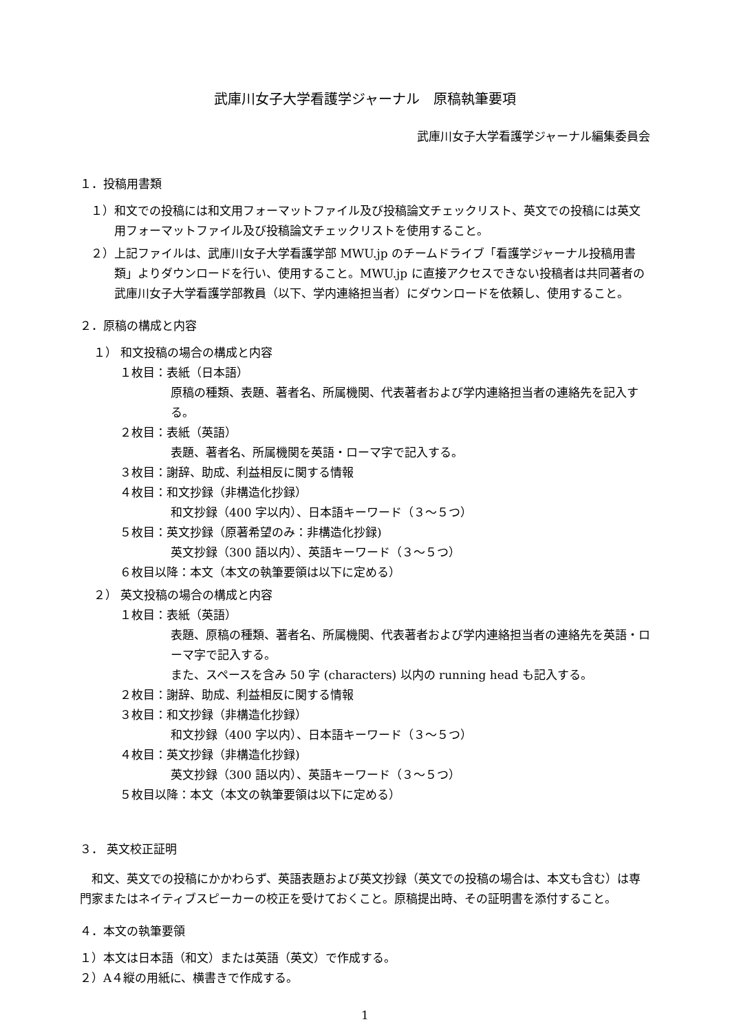武庫川女子大学看護学ジャーナル　原稿執筆要項
武庫川女子大学看護学ジャーナル編集委員会
１．投稿用書類
１）和文での投稿には和文用フォーマットファイル及び投稿論文チェックリスト、英文での投稿には英文用フォーマットファイル及び投稿論文チェックリストを使用すること。
２）上記ファイルは、武庫川女子大学看護学部 MWU.jp のチームドライブ「看護学ジャーナル投稿用書類」よりダウンロードを行い、使用すること。MWU.jp に直接アクセスできない投稿者は共同著者の武庫川女子大学看護学部教員（以下、学内連絡担当者）にダウンロードを依頼し、使用すること。
２．原稿の構成と内容
１） 和文投稿の場合の構成と内容
１枚目：表紙（日本語）
原稿の種類、表題、著者名、所属機関、代表著者および学内連絡担当者の連絡先を記入する。
２枚目：表紙（英語）
表題、著者名、所属機関を英語・ローマ字で記入する。
３枚目：謝辞、助成、利益相反に関する情報
４枚目：和文抄録（非構造化抄録）
和文抄録（400 字以内）、日本語キーワード（３～５つ）
５枚目：英文抄録（原著希望のみ：非構造化抄録)
英文抄録（300 語以内）、英語キーワード（３～５つ）
６枚目以降：本文（本文の執筆要領は以下に定める）
２） 英文投稿の場合の構成と内容
１枚目：表紙（英語）
表題、原稿の種類、著者名、所属機関、代表著者および学内連絡担当者の連絡先を英語・ローマ字で記入する。
また、スペースを含み 50 字 (characters) 以内の running head も記入する。
２枚目：謝辞、助成、利益相反に関する情報
３枚目：和文抄録（非構造化抄録）
和文抄録（400 字以内）、日本語キーワード（３～５つ）
４枚目：英文抄録（非構造化抄録)
英文抄録（300 語以内）、英語キーワード（３～５つ）
５枚目以降：本文（本文の執筆要領は以下に定める）
３． 英文校正証明
和文、英文での投稿にかかわらず、英語表題および英文抄録（英文での投稿の場合は、本文も含む）は専門家またはネイティブスピーカーの校正を受けておくこと。原稿提出時、その証明書を添付すること。
４．本文の執筆要領
１）本文は日本語（和文）または英語（英文）で作成する。
２）A４縦の用紙に、横書きで作成する。
1